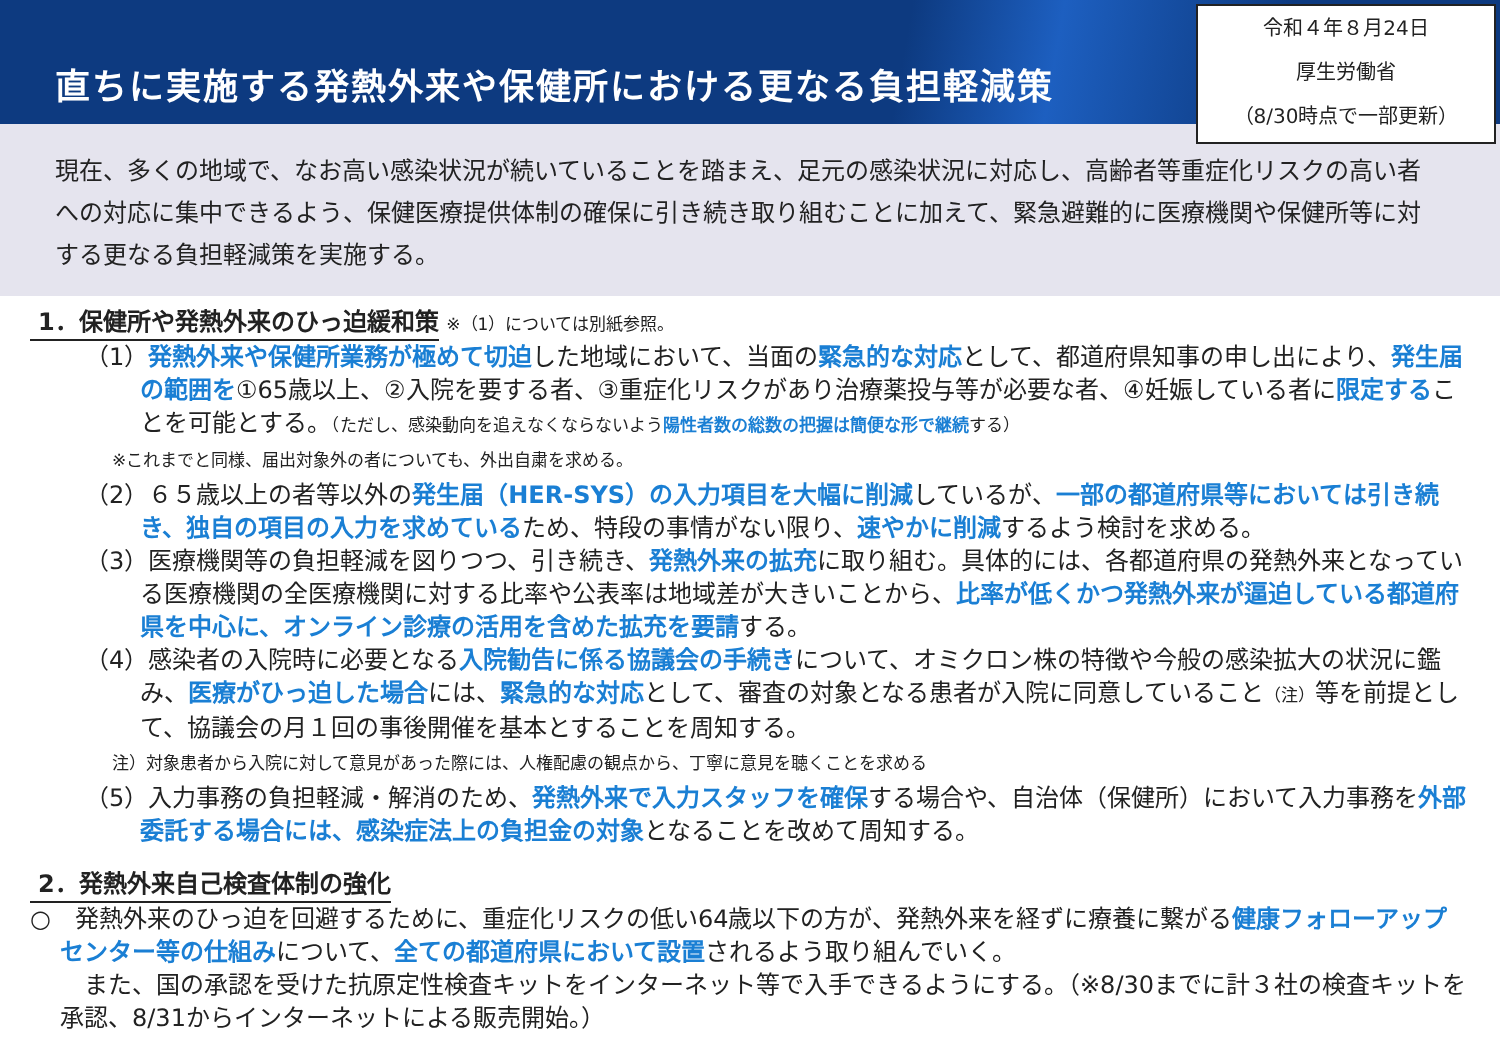直ちに実施する発熱外来や保健所における更なる負担軽減策
令和４年８月24日
厚生労働省
（8/30時点で一部更新）
現在、多くの地域で、なお高い感染状況が続いていることを踏まえ、足元の感染状況に対応し、高齢者等重症化リスクの高い者への対応に集中できるよう、保健医療提供体制の確保に引き続き取り組むことに加えて、緊急避難的に医療機関や保健所等に対する更なる負担軽減策を実施する。
1．保健所や発熱外来のひっ迫緩和策
※（1）については別紙参照。
（1）発熱外来や保健所業務が極めて切迫した地域において、当面の緊急的な対応として、都道府県知事の申し出により、発生届の範囲を①65歳以上、②入院を要する者、③重症化リスクがあり治療薬投与等が必要な者、④妊娠している者に限定することを可能とする。（ただし、感染動向を追えなくならないよう陽性者数の総数の把握は簡便な形で継続する）
※これまでと同様、届出対象外の者についても、外出自粛を求める。
（2）６５歳以上の者等以外の発生届（HER-SYS）の入力項目を大幅に削減しているが、一部の都道府県等においては引き続き、独自の項目の入力を求めているため、特段の事情がない限り、速やかに削減するよう検討を求める。
（3）医療機関等の負担軽減を図りつつ、引き続き、発熱外来の拡充に取り組む。具体的には、各都道府県の発熱外来となっている医療機関の全医療機関に対する比率や公表率は地域差が大きいことから、比率が低くかつ発熱外来が逼迫している都道府県を中心に、オンライン診療の活用を含めた拡充を要請する。
（4）感染者の入院時に必要となる入院勧告に係る協議会の手続きについて、オミクロン株の特徴や今般の感染拡大の状況に鑑み、医療がひっ迫した場合には、緊急的な対応として、審査の対象となる患者が入院に同意していること（注）等を前提として、協議会の月１回の事後開催を基本とすることを周知する。
注）対象患者から入院に対して意見があった際には、人権配慮の観点から、丁寧に意見を聴くことを求める
（5）入力事務の負担軽減・解消のため、発熱外来で入力スタッフを確保する場合や、自治体（保健所）において入力事務を外部委託する場合には、感染症法上の負担金の対象となることを改めて周知する。
2．発熱外来自己検査体制の強化
○　発熱外来のひっ迫を回避するために、重症化リスクの低い64歳以下の方が、発熱外来を経ずに療養に繋がる健康フォローアップセンター等の仕組みについて、全ての都道府県において設置されるよう取り組んでいく。
　また、国の承認を受けた抗原定性検査キットをインターネット等で入手できるようにする。（※8/30までに計３社の検査キットを承認、8/31からインターネットによる販売開始。）